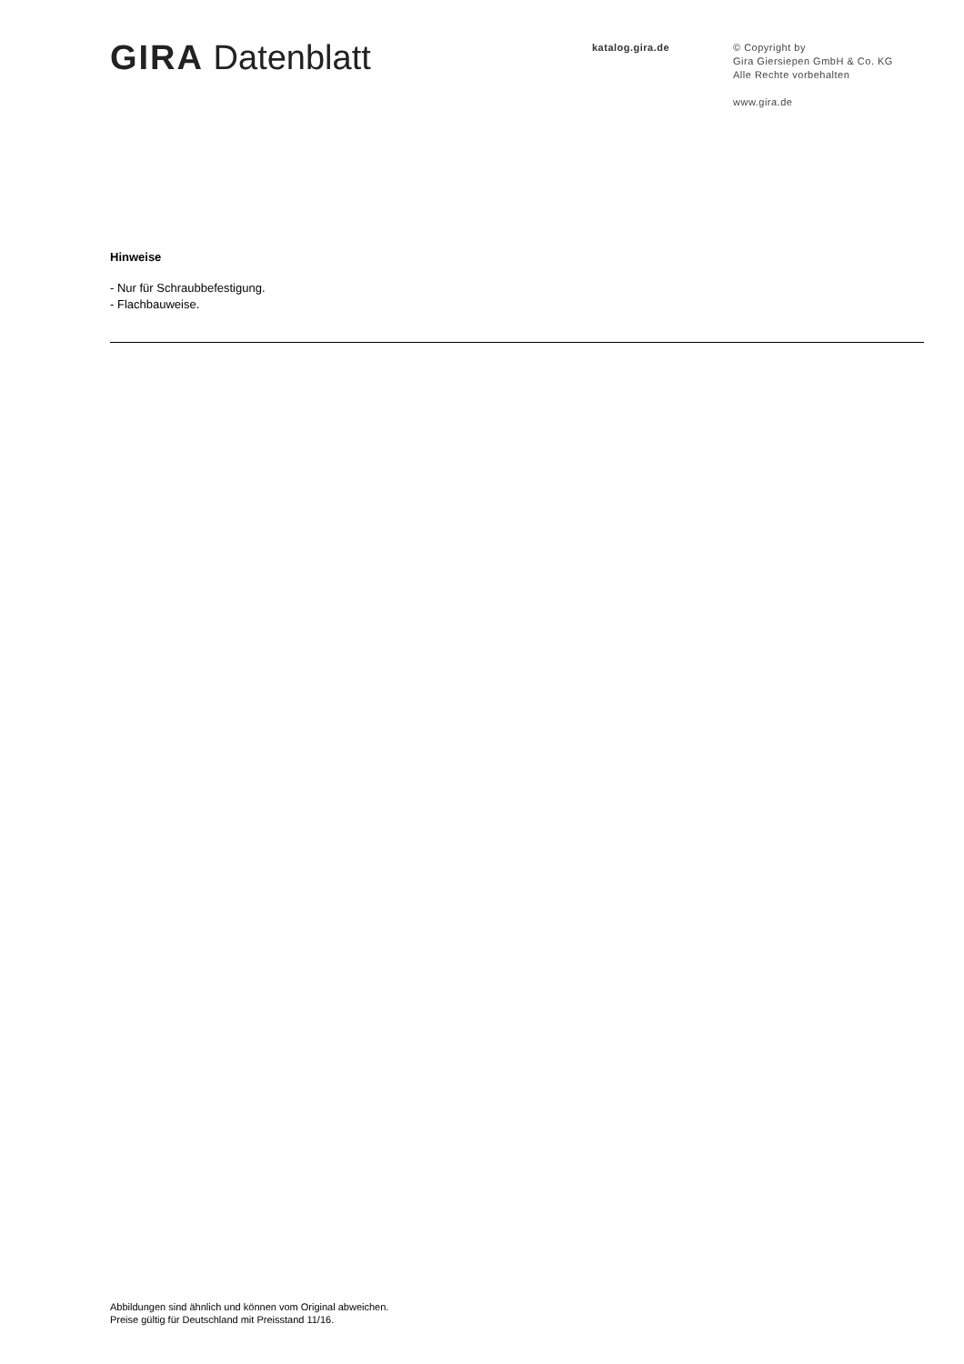GIRA Datenblatt
katalog.gira.de
© Copyright by
Gira Giersiepen GmbH & Co. KG
Alle Rechte vorbehalten
www.gira.de
Hinweise
- Nur für Schraubbefestigung.
- Flachbauweise.
Abbildungen sind ähnlich und können vom Original abweichen.
Preise gültig für Deutschland mit Preisstand 11/16.